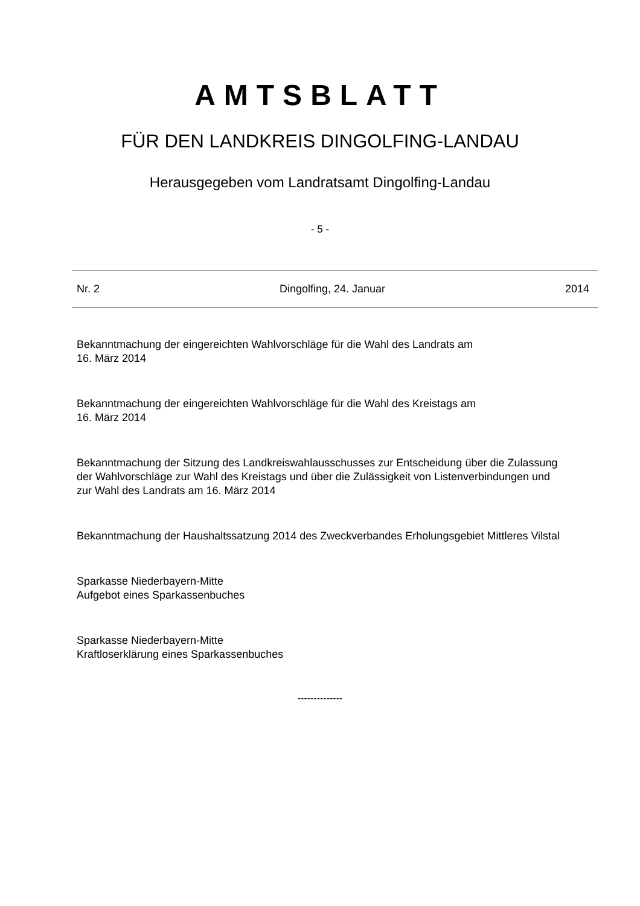AMTSBLATT
FÜR DEN LANDKREIS DINGOLFING-LANDAU
Herausgegeben vom Landratsamt Dingolfing-Landau
- 5 -
Nr. 2 Dingolfing, 24. Januar 2014
Bekanntmachung der eingereichten Wahlvorschläge für die Wahl des Landrats am
16. März 2014
Bekanntmachung der eingereichten Wahlvorschläge für die Wahl des Kreistags am
16. März 2014
Bekanntmachung der Sitzung des Landkreiswahlausschusses zur Entscheidung über die Zulassung der Wahlvorschläge zur Wahl des Kreistags und über die Zulässigkeit von Listenverbindungen und zur Wahl des Landrats am 16. März 2014
Bekanntmachung der Haushaltssatzung 2014 des Zweckverbandes Erholungsgebiet Mittleres Vilstal
Sparkasse Niederbayern-Mitte
Aufgebot eines Sparkassenbuches
Sparkasse Niederbayern-Mitte
Kraftloserklärung eines Sparkassenbuches
--------------